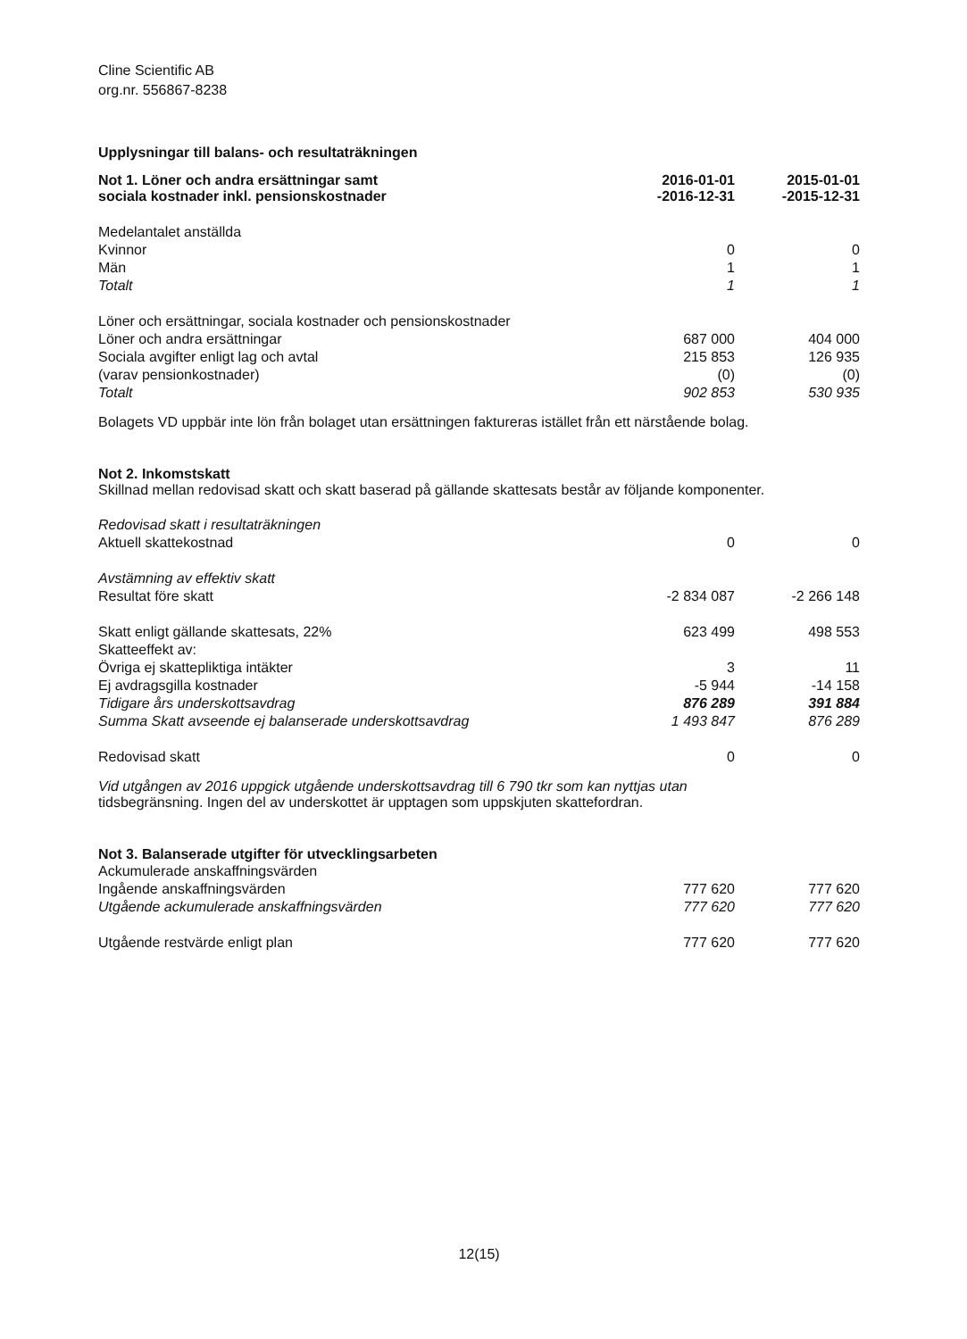Cline Scientific AB
org.nr. 556867-8238
Upplysningar till balans- och resultaträkningen
| Not 1. Löner och andra ersättningar samt sociala kostnader inkl. pensionskostnader | 2016-01-01 -2016-12-31 | 2015-01-01 -2015-12-31 |
| --- | --- | --- |
| Medelantalet anställda | | |
| Kvinnor | 0 | 0 |
| Män | 1 | 1 |
| Totalt | 1 | 1 |
| Löner och ersättningar, sociala kostnader och pensionskostnader | | |
| Löner och andra ersättningar | 687 000 | 404 000 |
| Sociala avgifter enligt lag och avtal | 215 853 | 126 935 |
| (varav pensionkostnader) | (0) | (0) |
| Totalt | 902 853 | 530 935 |
Bolagets VD uppbär inte lön från bolaget utan ersättningen faktureras istället från ett närstående bolag.
Not 2. Inkomstskatt
Skillnad mellan redovisad skatt och skatt baserad på gällande skattesats består av följande komponenter.
| Redovisad skatt i resultaträkningen | | |
| Aktuell skattekostnad | 0 | 0 |
| Avstämning av effektiv skatt | | |
| Resultat före skatt | -2 834 087 | -2 266 148 |
| Skatt enligt gällande skattesats, 22% | 623 499 | 498 553 |
| Skatteeffekt av: | | |
| Övriga ej skattepliktiga intäkter | 3 | 11 |
| Ej avdragsgilla kostnader | -5 944 | -14 158 |
| Tidigare års underskottsavdrag | 876 289 | 391 884 |
| Summa Skatt avseende ej balanserade underskottsavdrag | 1 493 847 | 876 289 |
| Redovisad skatt | 0 | 0 |
Vid utgången av 2016 uppgick utgående underskottsavdrag till 6 790 tkr som kan nyttjas utan
tidsbegränsning. Ingen del av underskottet är upptagen som uppskjuten skattefordran.
Not 3. Balanserade utgifter för utvecklingsarbeten
| Ackumulerade anskaffningsvärden | | |
| Ingående anskaffningsvärden | 777 620 | 777 620 |
| Utgående ackumulerade anskaffningsvärden | 777 620 | 777 620 |
| Utgående restvärde enligt plan | 777 620 | 777 620 |
12(15)